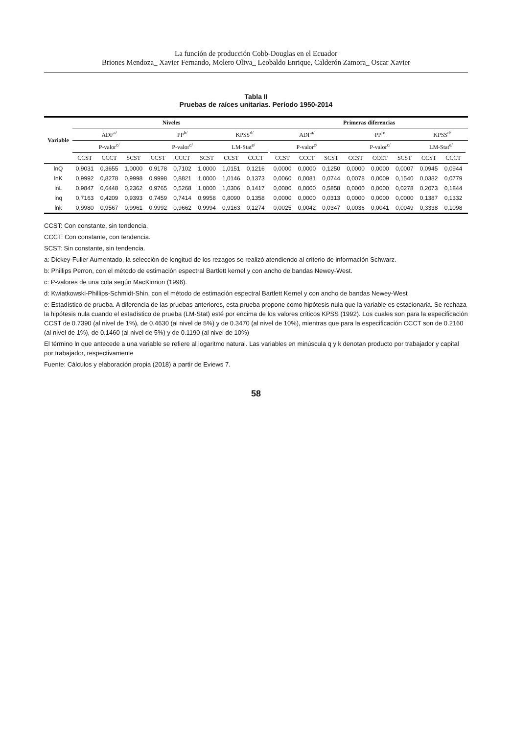La función de producción Cobb-Douglas en el Ecuador
Briones Mendoza_ Xavier Fernando, Molero Oliva_ Leobaldo Enrique, Calderón Zamora_ Oscar Xavier
Tabla II
Pruebas de raíces unitarias. Período 1950-2014
| Variable | Niveles | | | | | | | | | Primeras diferencias | | | | | | | | |
| --- | --- | --- | --- | --- | --- | --- | --- | --- | --- | --- | --- | --- | --- | --- | --- | --- | --- | --- |
| | ADF<sup>a/</sup> | | | PP<sup>b/</sup> | | | KPSS<sup>d/</sup> | | | ADF<sup>a/</sup> | | | PP<sup>b/</sup> | | | KPSS<sup>d/</sup> | | |
| | P-valor<sup>c/</sup> | | | P-valor<sup>c/</sup> | | | LM-Stat<sup>e/</sup> | | | P-valor<sup>c/</sup> | | | P-valor<sup>c/</sup> | | | LM-Stat<sup>e/</sup> | | |
| | CCST | CCCT | SCST | CCST | CCCT | SCST | CCST | CCCT | | CCST | CCCT | SCST | CCST | CCCT | SCST | CCST | CCCT | |
| lnQ | 0,9031 | 0,3655 | 1,0000 | 0,9178 | 0,7102 | 1,0000 | 1,0151 | 0,1216 | | 0,0000 | 0,0000 | 0,1250 | 0,0000 | 0,0000 | 0,0007 | 0,0945 | 0,0944 | |
| lnK | 0,9992 | 0,8278 | 0,9998 | 0,9998 | 0,8821 | 1,0000 | 1,0146 | 0,1373 | | 0,0060 | 0,0081 | 0,0744 | 0,0078 | 0,0009 | 0,1540 | 0,0382 | 0,0779 | |
| lnL | 0,9847 | 0,6448 | 0,2362 | 0,9765 | 0,5268 | 1,0000 | 1,0306 | 0,1417 | | 0,0000 | 0,0000 | 0,5858 | 0,0000 | 0,0000 | 0,0278 | 0,2073 | 0,1844 | |
| lnq | 0,7163 | 0,4209 | 0,9393 | 0,7459 | 0,7414 | 0,9958 | 0,8090 | 0,1358 | | 0,0000 | 0,0000 | 0,0313 | 0,0000 | 0,0000 | 0,0000 | 0,1387 | 0,1332 | |
| lnk | 0,9980 | 0,9567 | 0,9961 | 0,9992 | 0,9662 | 0,9994 | 0,9163 | 0,1274 | | 0,0025 | 0,0042 | 0,0347 | 0,0036 | 0,0041 | 0,0049 | 0,3338 | 0,1098 | |
CCST: Con constante, sin tendencia.
CCCT: Con constante, con tendencia.
SCST: Sin constante, sin tendencia.
a: Dickey-Fuller Aumentado, la selección de longitud de los rezagos se realizó atendiendo al criterio de información Schwarz.
b: Phillips Perron, con el método de estimación espectral Bartlett kernel y con ancho de bandas Newey-West.
c: P-valores de una cola según MacKinnon (1996).
d: Kwiatkowski-Phillips-Schmidt-Shin, con el método de estimación espectral Bartlett Kernel y con ancho de bandas Newey-West
e: Estadístico de prueba. A diferencia de las pruebas anteriores, esta prueba propone como hipótesis nula que la variable es estacionaria. Se rechaza la hipótesis nula cuando el estadístico de prueba (LM-Stat) esté por encima de los valores críticos KPSS (1992). Los cuales son para la especificación CCST de 0.7390 (al nivel de 1%), de 0.4630 (al nivel de 5%) y de 0.3470 (al nivel de 10%), mientras que para la especificación CCCT son de 0.2160 (al nivel de 1%), de 0.1460 (al nivel de 5%) y de 0.1190 (al nivel de 10%)
El término ln que antecede a una variable se refiere al logaritmo natural. Las variables en minúscula q y k denotan producto por trabajador y capital por trabajador, respectivamente
Fuente: Cálculos y elaboración propia (2018) a partir de Eviews 7.
58